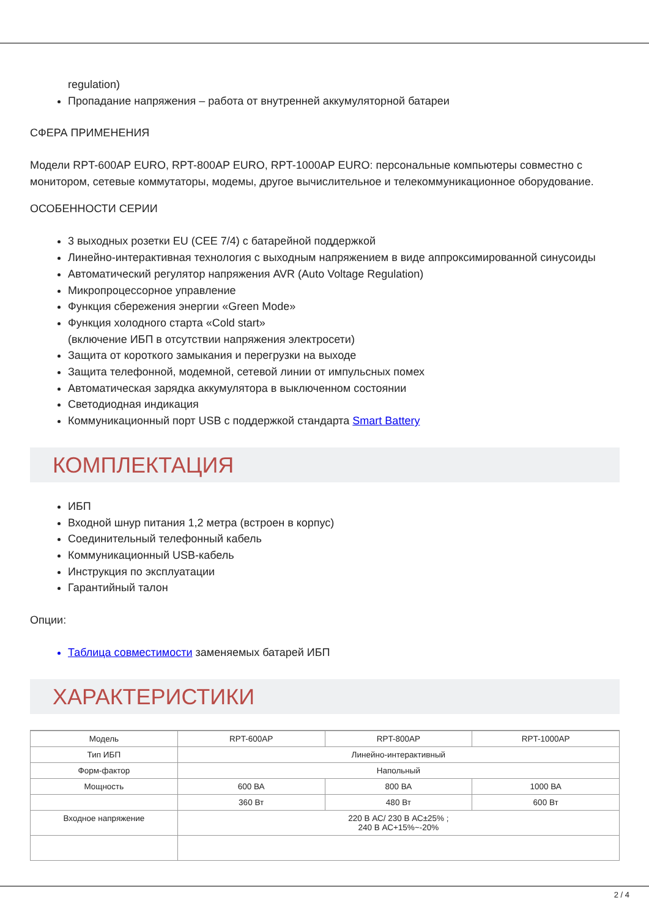regulation)
Пропадание напряжения – работа от внутренней аккумуляторной батареи
СФЕРА ПРИМЕНЕНИЯ
Модели RPT-600AP EURO, RPT-800AP EURO, RPT-1000AP EURO: персональные компьютеры совместно с монитором, сетевые коммутаторы, модемы, другое вычислительное и телекоммуникационное оборудование.
ОСОБЕННОСТИ СЕРИИ
3 выходных розетки EU (CEE 7/4) с батарейной поддержкой
Линейно-интерактивная технология с выходным напряжением в виде аппроксимированной синусоиды
Автоматический регулятор напряжения AVR (Auto Voltage Regulation)
Микропроцессорное управление
Функция сбережения энергии «Green Mode»
Функция холодного старта «Cold start»
(включение ИБП в отсутствии напряжения электросети)
Защита от короткого замыкания и перегрузки на выходе
Защита телефонной, модемной, сетевой линии от импульсных помех
Автоматическая зарядка аккумулятора в выключенном состоянии
Светодиодная индикация
Коммуникационный порт USB с поддержкой стандарта Smart Battery
КОМПЛЕКТАЦИЯ
ИБП
Входной шнур питания 1,2 метра (встроен в корпус)
Соединительный телефонный кабель
Коммуникационный USB-кабель
Инструкция по эксплуатации
Гарантийный талон
Опции:
Таблица совместимости заменяемых батарей ИБП
ХАРАКТЕРИСТИКИ
| Модель | RPT-600AP | RPT-800AP | RPT-1000AP |
| Тип ИБП | Линейно-интерактивный | | |
| Форм-фактор | Напольный | | |
| Мощность | 600 ВА | 800 ВА | 1000 ВА |
| | 360 Вт | 480 Вт | 600 Вт |
| Входное напряжение | 220 В АС/ 230 В АС±25% ; 240 В АС+15%~-20% | | |
2 / 4